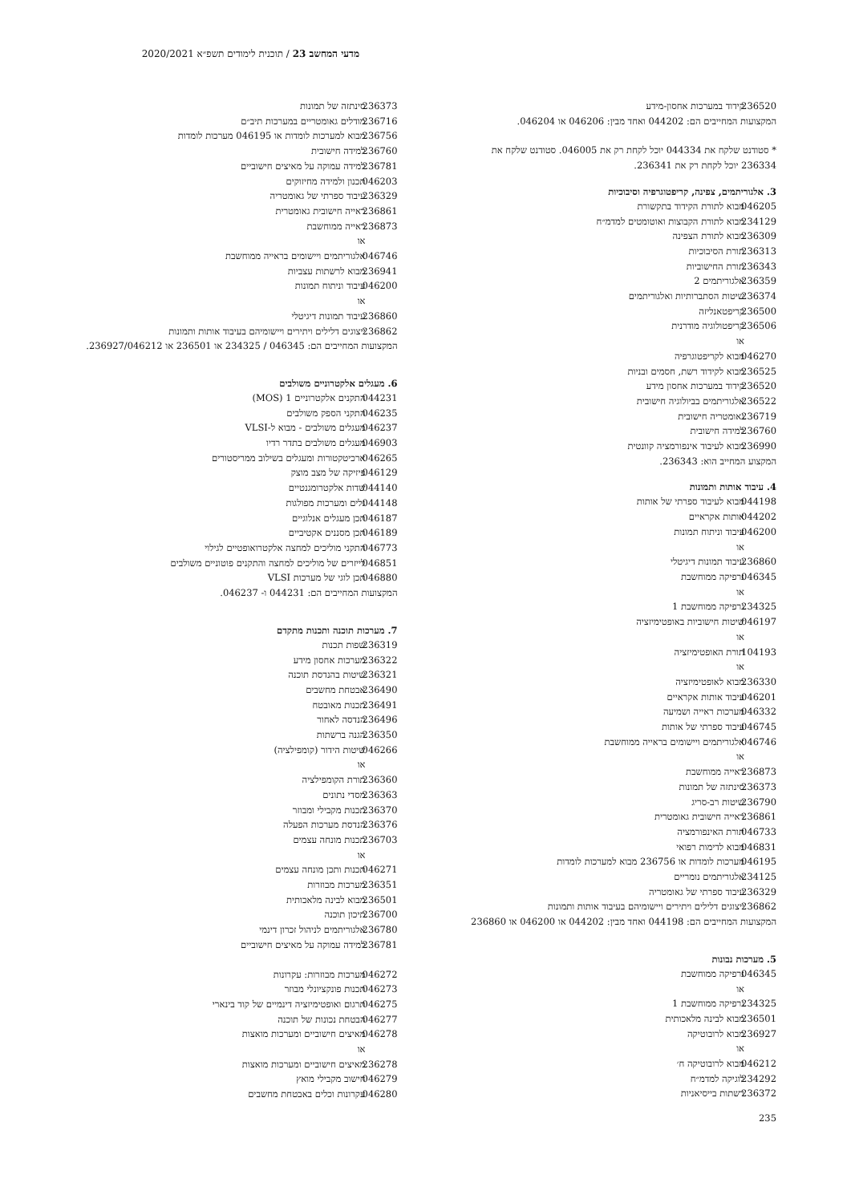מדעי המחשב 23 / תוכנית לימודים תשפ״א 2020/2021
236520 קידוד במערכות אחסון-מידע
המקצועות המחייבים הם: 044202 ואחד מבין: 046206 או 046204.
* סטודנט שלקח את 044334 יוכל לקחת רק את 046005. סטודנט שלקח את 236334 יוכל לקחת רק את 236341.
3. אלגוריתמים, צפינה, קריפטוגרפיה וסיבוכיות
046205 מבוא לתורת הקידוד בתקשורת
234129 מבוא לתורת הקבוצות ואוטומטים למדמ״ח
236309 מבוא לתורת הצפינה
236313 תורת הסיבוכיות
236343 תורת החישוביות
236359 אלגוריתמים 2
236374 שיטות הסתברותיות ואלגוריתמים
236500 קריפטאנליזה
236506 קריפטולוגיה מודרנית
או
046270 מבוא לקריפטוגרפיה
236525 מבוא לקידוד רשת, חסמים ובניות
236520 קידוד במערכות אחסון מידע
236522 אלגוריתמים בביולוגיה חישובית
236719 גאומטריה חישובית
236760 למידה חישובית
236990 מבוא לעיבוד אינפורמציה קוונטית
המקצוע המחייב הוא: 236343.
4. עיבוד אותות ותמונות
044198 מבוא לעיבוד ספרתי של אותות
044202 אותות אקראיים
046200 עיבוד וניתוח תמונות
או
236860 עיבוד תמונות דיגיטלי
046345 גרפיקה ממוחשבת
או
234325 גרפיקה ממוחשבת 1
046197 שיטות חישוביות באופטימיזציה
או
104193 תורת האופטימיזציה
או
236330 מבוא לאופטימיזציה
046201 עיבוד אותות אקראיים
046332 מערכות ראייה ושמיעה
046745 עיבוד ספרתי של אותות
046746 אלגוריתמים ויישומים בראייה ממוחשבת
או
236873 ראייה ממוחשבת
236373 סינתזה של תמונות
236790 שיטות רב-סריג
236861 ראייה חישובית גאומטרית
046733 תורת האינפורמציה
046831 מבוא לדימות רפואי
046195 מערכות לומדות או 236756 מבוא למערכות לומדות
234125 אלגוריתמים נומריים
236329 עיבוד ספרתי של גאומטריה
236862 ייצוגים דלילים ויתירים ויישומיהם בעיבוד אותות ותמונות
המקצועות המחייבים הם: 044198 ואחד מבין: 044202 או 046200 או 236860
5. מערכות נבונות
046345 גרפיקה ממוחשבת
או
234325 גרפיקה ממוחשבת 1
236501 מבוא לבינה מלאכותית
236927 מבוא לרובוטיקה
או
046212 מבוא לרובוטיקה ח׳
234292 לוגיקה למדמ״ח
236372 רשתות בייסיאניות
235
236373 סינתזה של תמונות
236716 מודלים גאומטריים במערכות תיב״ם
236756 מבוא למערכות לומדות או 046195 מערכות לומדות
236760 למידה חישובית
236781 למידה עמוקה על מאיצים חישוביים
046203 תכנון ולמידה מחיזוקים
236329 עיבוד ספרתי של גאומטריה
236861 ראייה חישובית גאומטרית
236873 ראייה ממוחשבת
או
046746 אלגוריתמים ויישומים בראייה ממוחשבת
236941 מבוא לרשתות עצביות
046200 עיבוד וניתוח תמונות
או
236860 עיבוד תמונות דיגיטלי
236862 ייצוגים דלילים ויתירים ויישומיהם בעיבוד אותות ותמונות
המקצועות המחייבים הם: 046345 / 234325 או 236501 או 236927/046212.
6. מעגלים אלקטרוניים משולבים
044231 התקנים אלקטרוניים 1 (MOS)
046235 התקני הספק משולבים
046237 מעגלים משולבים - מבוא ל-VLSI
046903 מעגלים משולבים בתדר רדיו
046265 ארכיטקטורות ומעגלים בשילוב ממריסטורים
046129 פיזיקה של מצב מוצק
044140 שדות אלקטרומגנטיים
044148 גלים ומערכות מפולגות
046187 תכן מעגלים אנלוגיים
046189 תכן מסננים אקטיביים
046773 התקני מוליכים למחצה אלקטרואופטיים לגילוי
046851 לייזרים של מוליכים למחצה והתקנים פוטוניים משולבים
046880 תכן לוגי של מערכות VLSI
המקצועות המחייבים הם: 044231 ו- 046237.
7. מערכות תוכנה ותכנות מתקדם
236319 שפות תכנות
236322 מערכות אחסון מידע
236321 שיטות בהנדסת תוכנה
236490 אבטחת מחשבים
236491 תכנות מאובטח
236496 הנדסה לאחור
236350 הגנה ברשתות
046266 שיטות הידור (קומפילציה)
או
236360 תורת הקומפילציה
236363 מסדי נתונים
236370 תכנות מקבילי ומבוזר
236376 הנדסת מערכות הפעלה
236703 תכנות מונחה עצמים
או
046271 תכנות ותכן מונחה עצמים
236351 מערכות מבוזרות
236501 מבוא לבינה מלאכותית
236700 תיכון תוכנה
236780 אלגוריתמים לניהול זכרון דינמי
236781 למידה עמוקה על מאיצים חישוביים
046272 מערכות מבוזרות: עקרונות
046273 תכנות פונקציונלי מבוזר
046275 תרגום ואופטימיזציה דינמיים של קוד בינארי
046277 הבטחת נכונות של תוכנה
046278 מאיצים חישוביים ומערכות מואצות
או
236278 מאיצים חישוביים ומערכות מואצות
046279 חישוב מקבילי מואץ
046280 עקרונות וכלים באבטחת מחשבים